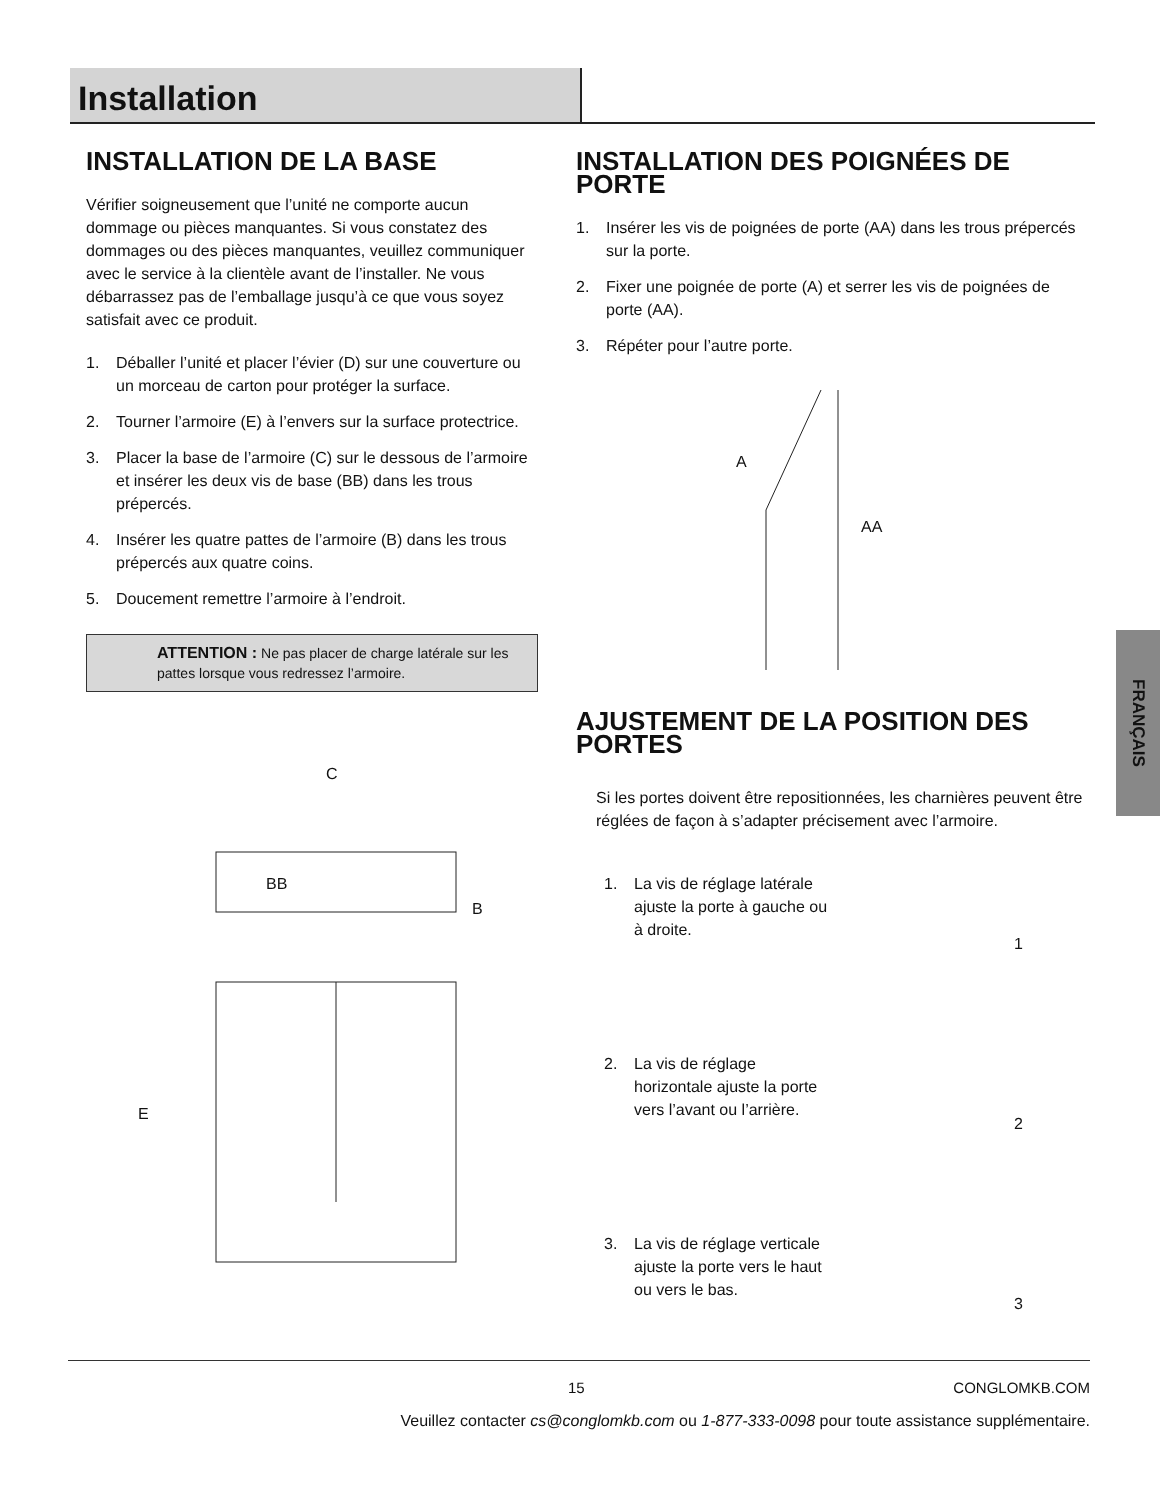Installation
INSTALLATION DE LA BASE
Vérifier soigneusement que l’unité ne comporte aucun dommage ou pièces manquantes. Si vous constatez des dommages ou des pièces manquantes, veuillez communiquer avec le service à la clientèle avant de l’installer. Ne vous débarrassez pas de l’emballage jusqu’à ce que vous soyez satisfait avec ce produit.
1. Déballer l’unité et placer l’évier (D) sur une couverture ou un morceau de carton pour protéger la surface.
2. Tourner l’armoire (E) à l’envers sur la surface protectrice.
3. Placer la base de l’armoire (C) sur le dessous de l’armoire et insérer les deux vis de base (BB) dans les trous prépercés.
4. Insérer les quatre pattes de l’armoire (B) dans les trous prépercés aux quatre coins.
5. Doucement remettre l’armoire à l’endroit.
ATTENTION : Ne pas placer de charge latérale sur les pattes lorsque vous redressez l’armoire.
C
BB
B
E
INSTALLATION DES POIGNÉES DE PORTE
1. Insérer les vis de poignées de porte (AA) dans les trous prépercés sur la porte.
2. Fixer une poignée de porte (A) et serrer les vis de poignées de porte (AA).
3. Répéter pour l’autre porte.
A
AA
AJUSTEMENT DE LA POSITION DES PORTES
Si les portes doivent être repositionnées, les charnières peuvent être réglées de façon à s’adapter précisement avec l’armoire.
1. La vis de réglage latérale ajuste la porte à gauche ou à droite.
1
2. La vis de réglage horizontale ajuste la porte vers l’avant ou l’arrière.
2
3. La vis de réglage verticale ajuste la porte vers le haut ou vers le bas.
3
FRANÇAIS
15 CONGLOMKB.COM
Veuillez contacter cs@conglomkb.com ou 1-877-333-0098 pour toute assistance supplémentaire.